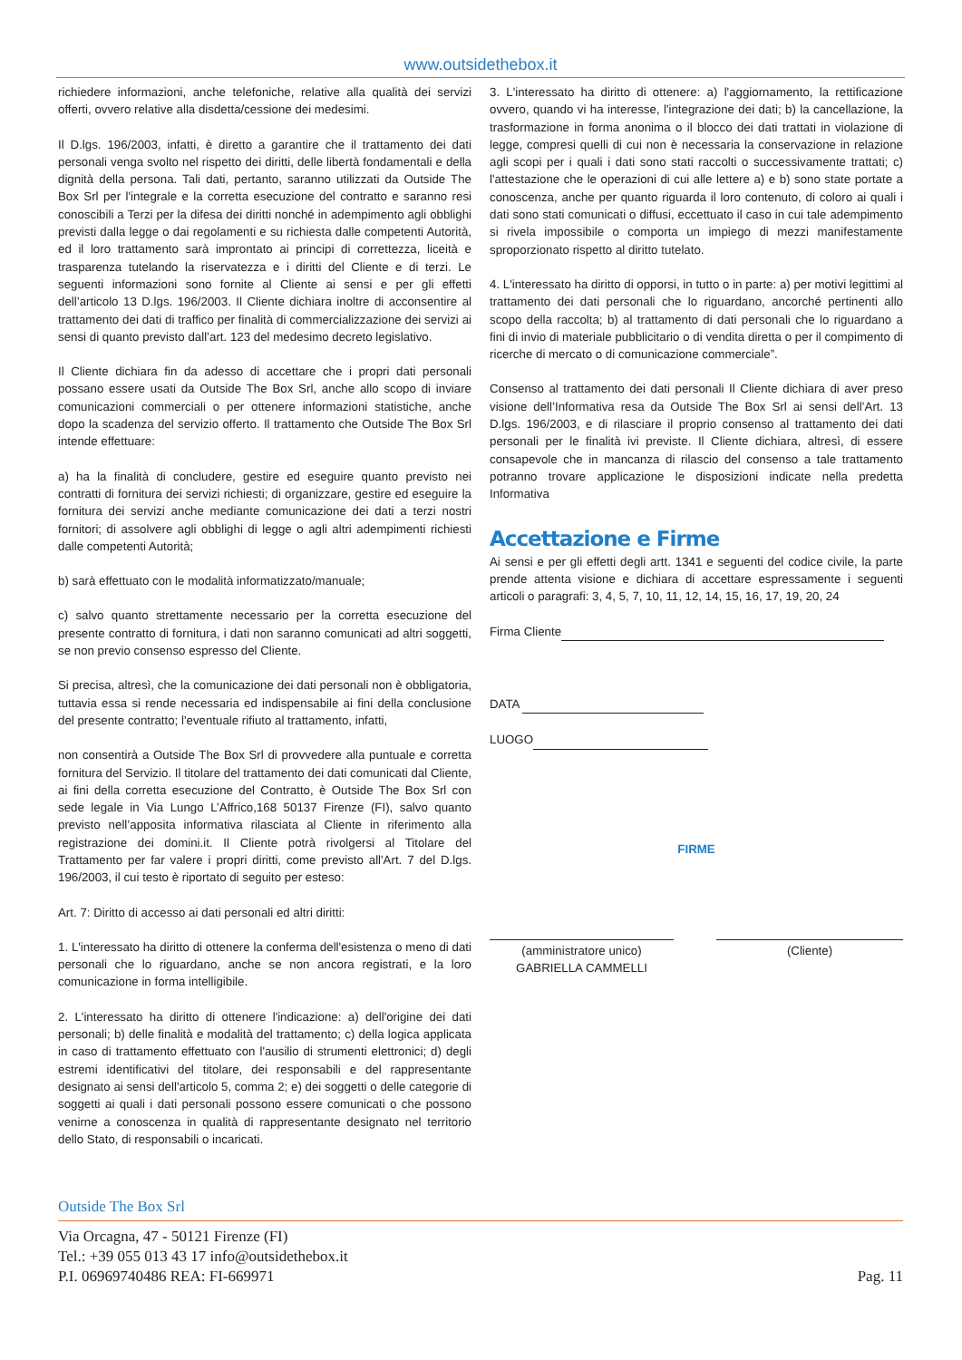www.outsidethebox.it
richiedere informazioni, anche telefoniche, relative alla qualità dei servizi offerti, ovvero relative alla disdetta/cessione dei medesimi.
Il D.lgs. 196/2003, infatti, è diretto a garantire che il trattamento dei dati personali venga svolto nel rispetto dei diritti, delle libertà fondamentali e della dignità della persona. Tali dati, pertanto, saranno utilizzati da Outside The Box Srl per l'integrale e la corretta esecuzione del contratto e saranno resi conoscibili a Terzi per la difesa dei diritti nonché in adempimento agli obblighi previsti dalla legge o dai regolamenti e su richiesta dalle competenti Autorità, ed il loro trattamento sarà improntato ai principi di correttezza, liceità e trasparenza tutelando la riservatezza e i diritti del Cliente e di terzi. Le seguenti informazioni sono fornite al Cliente ai sensi e per gli effetti dell’articolo 13 D.lgs. 196/2003. Il Cliente dichiara inoltre di acconsentire al trattamento dei dati di traffico per finalità di commercializzazione dei servizi ai sensi di quanto previsto dall’art. 123 del medesimo decreto legislativo.
Il Cliente dichiara fin da adesso di accettare che i propri dati personali possano essere usati da Outside The Box Srl, anche allo scopo di inviare comunicazioni commerciali o per ottenere informazioni statistiche, anche dopo la scadenza del servizio offerto. Il trattamento che Outside The Box Srl intende effettuare:
a) ha la finalità di concludere, gestire ed eseguire quanto previsto nei contratti di fornitura dei servizi richiesti; di organizzare, gestire ed eseguire la fornitura dei servizi anche mediante comunicazione dei dati a terzi nostri fornitori; di assolvere agli obblighi di legge o agli altri adempimenti richiesti dalle competenti Autorità;
b) sarà effettuato con le modalità informatizzato/manuale;
c) salvo quanto strettamente necessario per la corretta esecuzione del presente contratto di fornitura, i dati non saranno comunicati ad altri soggetti, se non previo consenso espresso del Cliente.
Si precisa, altresì, che la comunicazione dei dati personali non è obbligatoria, tuttavia essa si rende necessaria ed indispensabile ai fini della conclusione del presente contratto; l'eventuale rifiuto al trattamento, infatti,
non consentirà a Outside The Box Srl di provvedere alla puntuale e corretta fornitura del Servizio. Il titolare del trattamento dei dati comunicati dal Cliente, ai fini della corretta esecuzione del Contratto, è Outside The Box Srl con sede legale in Via Lungo L’Affrico,168 50137 Firenze (FI), salvo quanto previsto nell’apposita informativa rilasciata al Cliente in riferimento alla registrazione dei domini.it. Il Cliente potrà rivolgersi al Titolare del Trattamento per far valere i propri diritti, come previsto all'Art. 7 del D.lgs. 196/2003, il cui testo è riportato di seguito per esteso:
Art. 7: Diritto di accesso ai dati personali ed altri diritti:
1. L'interessato ha diritto di ottenere la conferma dell'esistenza o meno di dati personali che lo riguardano, anche se non ancora registrati, e la loro comunicazione in forma intelligibile.
2. L'interessato ha diritto di ottenere l'indicazione: a) dell'origine dei dati personali; b) delle finalità e modalità del trattamento; c) della logica applicata in caso di trattamento effettuato con l'ausilio di strumenti elettronici; d) degli estremi identificativi del titolare, dei responsabili e del rappresentante designato ai sensi dell'articolo 5, comma 2; e) dei soggetti o delle categorie di soggetti ai quali i dati personali possono essere comunicati o che possono venirne a conoscenza in qualità di rappresentante designato nel territorio dello Stato, di responsabili o incaricati.
3. L'interessato ha diritto di ottenere: a) l'aggiornamento, la rettificazione ovvero, quando vi ha interesse, l'integrazione dei dati; b) la cancellazione, la trasformazione in forma anonima o il blocco dei dati trattati in violazione di legge, compresi quelli di cui non è necessaria la conservazione in relazione agli scopi per i quali i dati sono stati raccolti o successivamente trattati; c) l'attestazione che le operazioni di cui alle lettere a) e b) sono state portate a conoscenza, anche per quanto riguarda il loro contenuto, di coloro ai quali i dati sono stati comunicati o diffusi, eccettuato il caso in cui tale adempimento si rivela impossibile o comporta un impiego di mezzi manifestamente sproporzionato rispetto al diritto tutelato.
4. L'interessato ha diritto di opporsi, in tutto o in parte: a) per motivi legittimi al trattamento dei dati personali che lo riguardano, ancorché pertinenti allo scopo della raccolta; b) al trattamento di dati personali che lo riguardano a fini di invio di materiale pubblicitario o di vendita diretta o per il compimento di ricerche di mercato o di comunicazione commerciale”.
Consenso al trattamento dei dati personali Il Cliente dichiara di aver preso visione dell’Informativa resa da Outside The Box Srl ai sensi dell’Art. 13 D.lgs. 196/2003, e di rilasciare il proprio consenso al trattamento dei dati personali per le finalità ivi previste. Il Cliente dichiara, altresì, di essere consapevole che in mancanza di rilascio del consenso a tale trattamento potranno trovare applicazione le disposizioni indicate nella predetta Informativa
Accettazione e Firme
Ai sensi e per gli effetti degli artt. 1341 e seguenti del codice civile, la parte prende attenta visione e dichiara di accettare espressamente i seguenti articoli o paragrafi: 3, 4, 5, 7, 10, 11, 12, 14, 15, 16, 17, 19, 20, 24
Firma Cliente
DATA
LUOGO
FIRME
(amministratore unico)
GABRIELLA CAMMELLI
(Cliente)
Outside The Box Srl
Via Orcagna, 47 - 50121 Firenze (FI)
Tel.: +39 055 013 43 17 info@outsidethebox.it
P.I. 06969740486 REA: FI-669971 Pag. 11